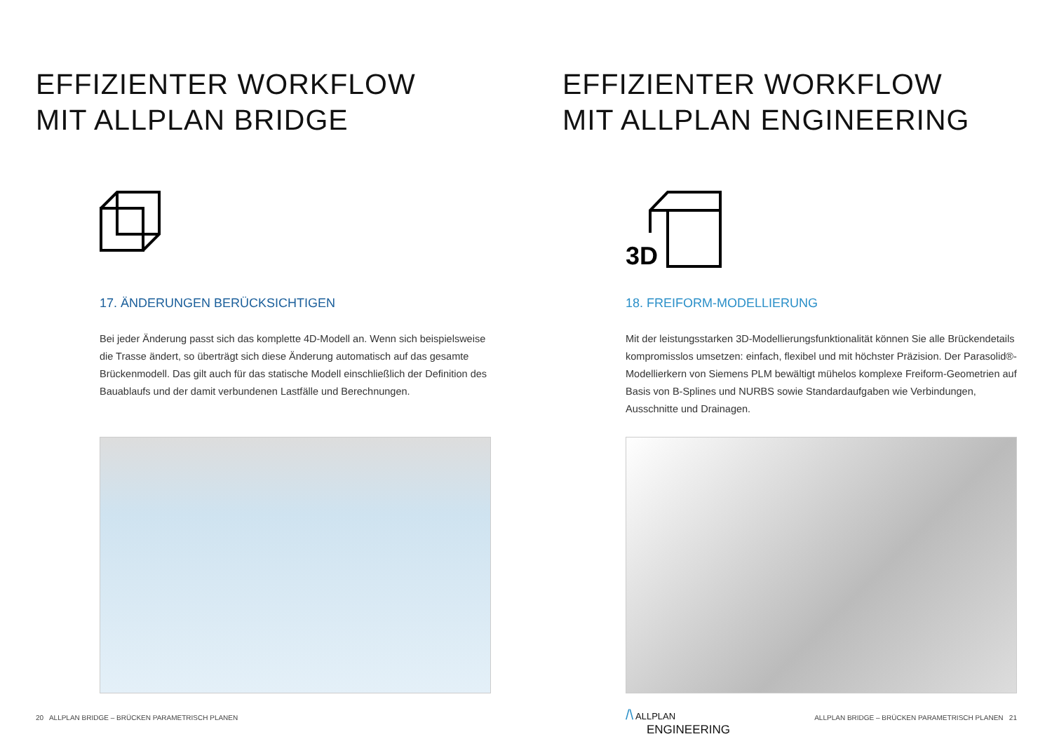EFFIZIENTER WORKFLOW
MIT ALLPLAN BRIDGE
17. ÄNDERUNGEN BERÜCKSICHTIGEN
Bei jeder Änderung passt sich das komplette 4D-Modell an. Wenn sich beispielsweise die Trasse ändert, so überträgt sich diese Änderung automatisch auf das gesamte Brückenmodell. Das gilt auch für das statische Modell einschließlich der Definition des Bauablaufs und der damit verbundenen Lastfälle und Berechnungen.
20 ALLPLAN BRIDGE – BRÜCKEN PARAMETRISCH PLANEN
EFFIZIENTER WORKFLOW
MIT ALLPLAN ENGINEERING
3D
18. FREIFORM-MODELLIERUNG
Mit der leistungsstarken 3D-Modellierungsfunktionalität können Sie alle Brückendetails kompromisslos umsetzen: einfach, flexibel und mit höchster Präzision. Der Parasolid®-Modellierkern von Siemens PLM bewältigt mühelos komplexe Freiform-Geometrien auf Basis von B-Splines und NURBS sowie Standardaufgaben wie Verbindungen, Ausschnitte und Drainagen.
/\ ALLPLAN
ENGINEERING
ALLPLAN BRIDGE – BRÜCKEN PARAMETRISCH PLANEN 21